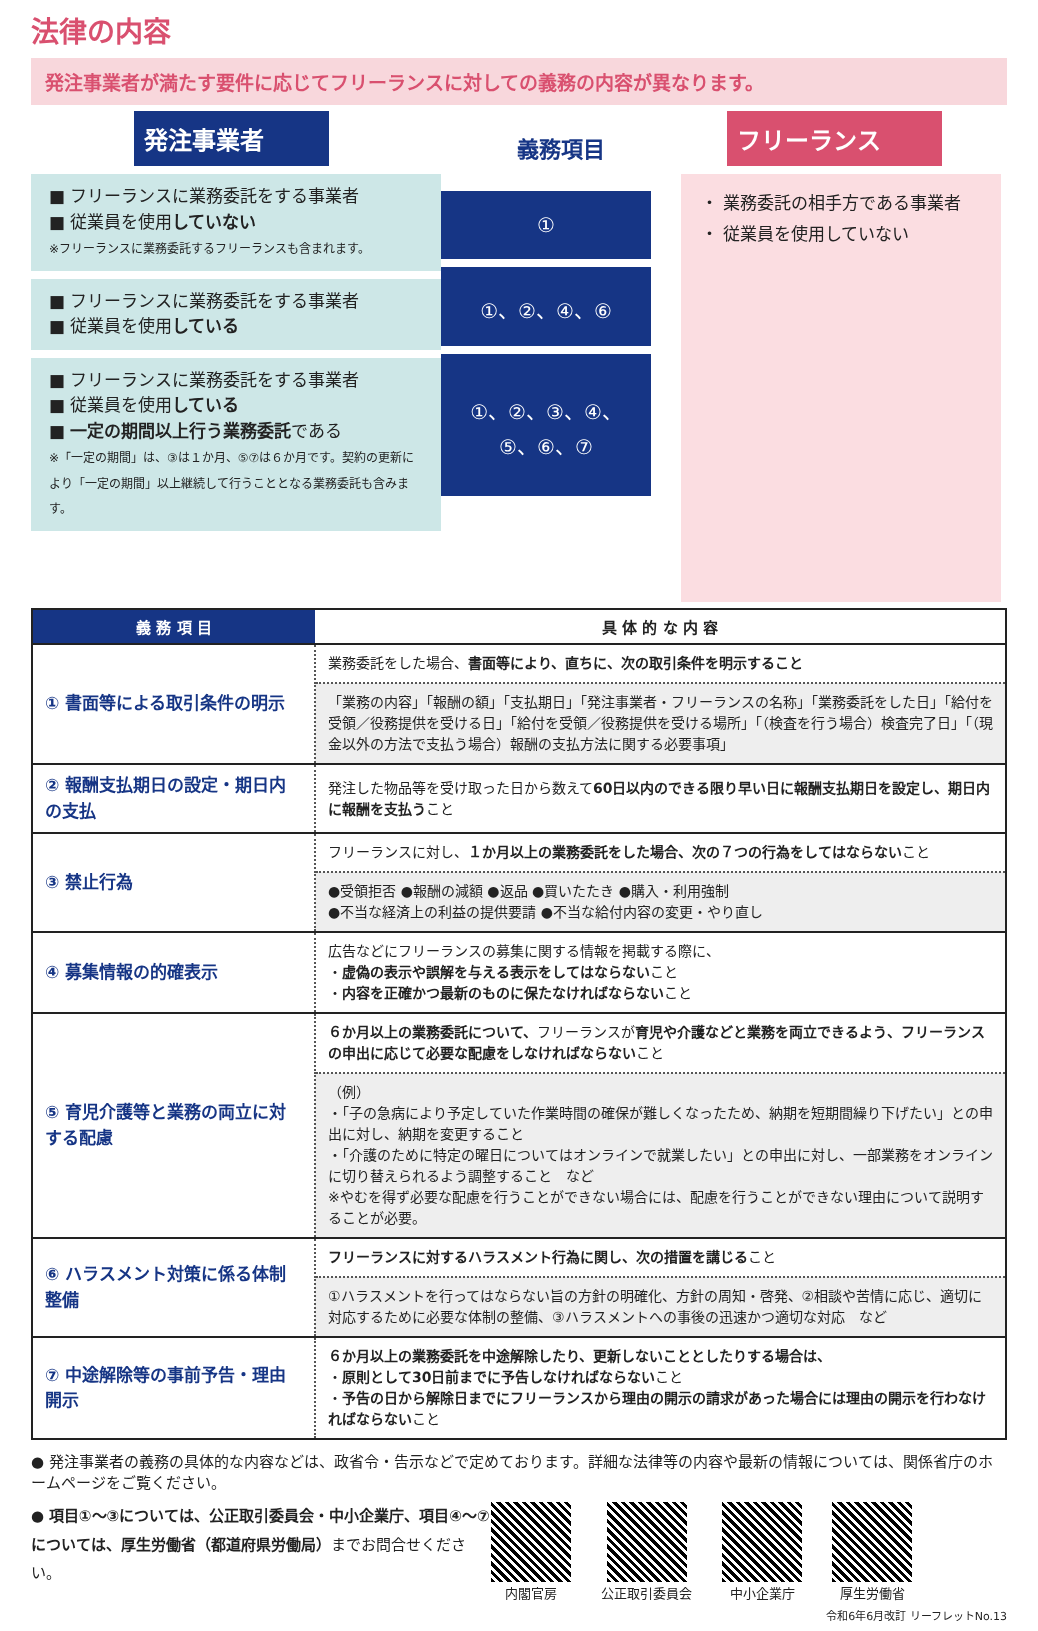法律の内容
発注事業者が満たす要件に応じてフリーランスに対しての義務の内容が異なります。
発注事業者
■ フリーランスに業務委託をする事業者
■ 従業員を使用していない
※フリーランスに業務委託するフリーランスも含まれます。
■ フリーランスに業務委託をする事業者
■ 従業員を使用している
■ フリーランスに業務委託をする事業者
■ 従業員を使用している
■ 一定の期間以上行う業務委託である
※「一定の期間」は、③は１か月、⑤⑦は６か月です。契約の更新により「一定の期間」以上継続して行うこととなる業務委託も含みます。
義務項目
①
①、②、④、⑥
①、②、③、④、
⑤、⑥、⑦
フリーランス
・ 業務委託の相手方である事業者
・ 従業員を使用していない
| 義 務 項 目 | 具 体 的 な 内 容 |
| --- | --- |
| ① 書面等による取引条件の明示 | 業務委託をした場合、 書面等により、直ちに、次の取引条件を明示すること |
| | 「業務の内容」「報酬の額」「支払期日」「発注事業者・フリーランスの名称」「業務委託をした日」「給付を受領／役務提供を受ける日」「給付を受領／役務提供を受ける場所」「（検査を行う場合）検査完了日」「（現金以外の方法で支払う場合）報酬の支払方法に関する必要事項」 |
| ② 報酬支払期日の設定・期日内の支払 | 発注した物品等を受け取った日から数えて 60日以内のできる限り早い日に報酬支払期日を設定し、期日内に報酬を支払う こと |
| ③ 禁止行為 | フリーランスに対し、 １か月以上の業務委託をした場合、次の７つの行為をしてはならない こと |
| | ●受領拒否 ●報酬の減額 ●返品 ●買いたたき ●購入・利用強制 ●不当な経済上の利益の提供要請 ●不当な給付内容の変更・やり直し |
| ④ 募集情報の的確表示 | 広告などにフリーランスの募集に関する情報を掲載する際に、 ・ 虚偽の表示や誤解を与える表示をしてはならない こと ・ 内容を正確かつ最新のものに保たなければならない こと |
| ⑤ 育児介護等と業務の両立に対する配慮 | ６か月以上の業務委託について、 フリーランスが 育児や介護などと業務を両立できるよう、フリーランスの申出に応じて必要な配慮をしなければならない こと |
| | （例） ・「子の急病により予定していた作業時間の確保が難しくなったため、納期を短期間繰り下げたい」との申出に対し、納期を変更すること ・「介護のために特定の曜日についてはオンラインで就業したい」との申出に対し、一部業務をオンラインに切り替えられるよう調整すること など ※やむを得ず必要な配慮を行うことができない場合には、配慮を行うことができない理由について説明することが必要。 |
| ⑥ ハラスメント対策に係る体制整備 | フリーランスに対するハラスメント行為に関し、次の措置を講じる こと |
| | ①ハラスメントを行ってはならない旨の方針の明確化、方針の周知・啓発、②相談や苦情に応じ、適切に対応するために必要な体制の整備、③ハラスメントへの事後の迅速かつ適切な対応 など |
| ⑦ 中途解除等の事前予告・理由開示 | ６か月以上の業務委託を中途解除したり、更新しないこととしたりする場合は、 ・ 原則として30日前までに予告しなければならない こと ・ 予告の日から解除日までにフリーランスから理由の開示の請求があった場合には理由の開示を行わなければならない こと |
● 発注事業者の義務の具体的な内容などは、政省令・告示などで定めております。詳細な法律等の内容や最新の情報については、関係省庁のホームページをご覧ください。
● 項目①～③については、公正取引委員会・中小企業庁、項目④～⑦については、厚生労働省（都道府県労働局）までお問合せください。
内閣官房 公正取引委員会 中小企業庁 厚生労働省
令和6年6月改訂 リーフレットNo.13